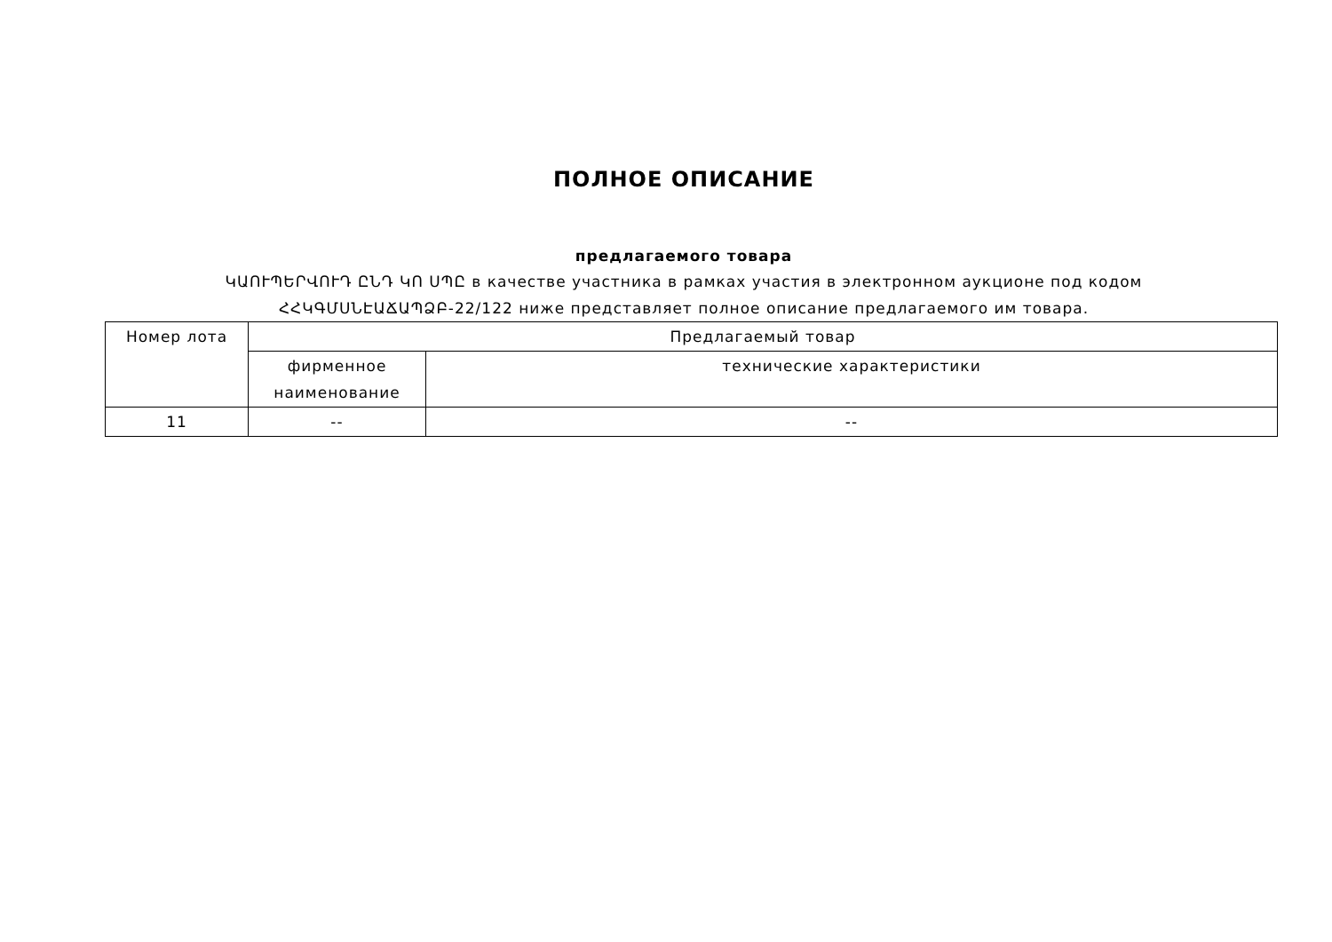ПОЛНОЕ ОПИСАНИЕ
предлагаемого товара
ԿԱՈՒՊԵՐՎՈՒԴ ԸՆԴ ԿՈ ՍՊԸ в качестве участника в рамках участия в электронном аукционе под кодом
ՀՀԿԳՄՍՆԷԱՃԱՊՁԲ-22/122 ниже представляет полное описание предлагаемого им товара.
| Номер лота | Предлагаемый товар | |
| | фирменное наименование | технические характеристики |
| 11 | -- | -- |